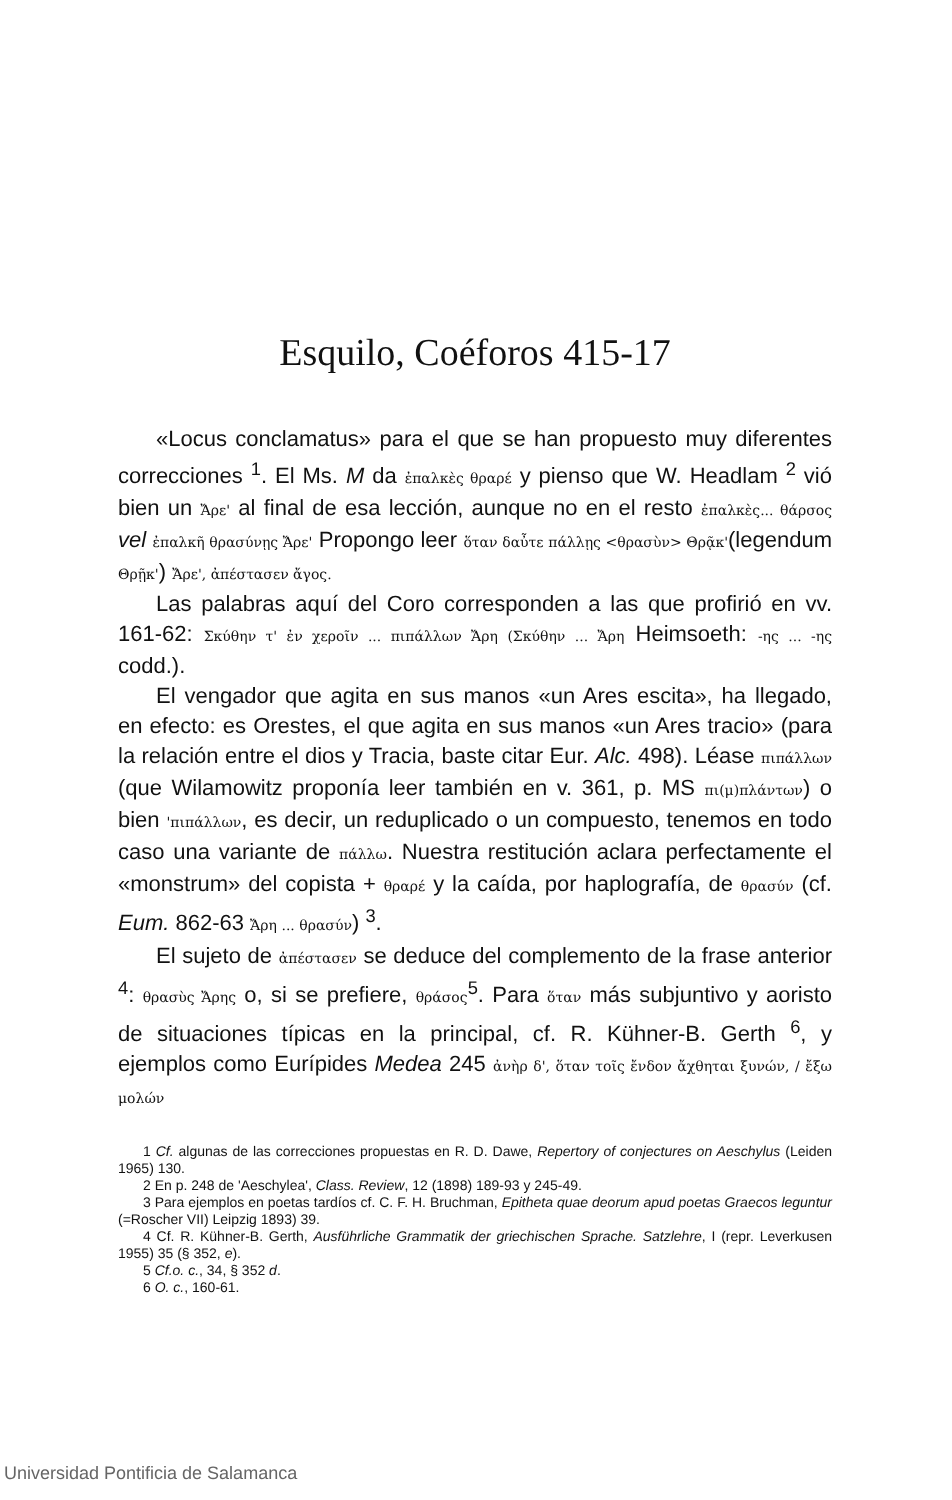Esquilo, Coéforos 415-17
«Locus conclamatus» para el que se han propuesto muy diferentes correcciones <sup>1</sup>. El Ms. M da ἐπαλκὲς θραρέ y pienso que W. Headlam <sup>2</sup> vió bien un Ἄρε' al final de esa lección, aunque no en el resto ἐπαλκὲς... θάρσος vel ἐπαλκῆ θρασύνῃς Ἄρε' Propongo leer ὅταν δαὖτε πάλλῃς <θρασὺν> Θρᾷκ'(legendum Θρῇκ') Ἄρε', ἀπέστασεν ἄγος.
Las palabras aquí del Coro corresponden a las que profirió en vv. 161-62: Σκύθην τ' ἐν χεροῖν ... πιπάλλων Ἄρη (Σκύθην ... Ἄρη Heimsoeth: -ης ... -ης codd.).
El vengador que agita en sus manos «un Ares escita», ha llegado, en efecto: es Orestes, el que agita en sus manos «un Ares tracio» (para la relación entre el dios y Tracia, baste citar Eur. Alc. 498). Léase πιπάλλων (que Wilamowitz proponía leer también en v. 361, p. MS πι(μ)πλάντων) o bien 'πιπάλλων, es decir, un reduplicado o un compuesto, tenemos en todo caso una variante de πάλλω. Nuestra restitución aclara perfectamente el «monstrum» del copista + θραρέ y la caída, por haplografía, de θρασύν (cf. Eum. 862-63 Ἄρη ... θρασύν) <sup>3</sup>.
El sujeto de ἀπέστασεν se deduce del complemento de la frase anterior <sup>4</sup>: θρασὺς Ἄρης o, si se prefiere, θράσος<sup>5</sup>. Para ὅταν más subjuntivo y aoristo de situaciones típicas en la principal, cf. R. Kühner-B. Gerth <sup>6</sup>, y ejemplos como Eurípides Medea 245 ἀνὴρ δ', ὅταν τοῖς ἔνδον ἄχθηται ξυνών, / ἔξω μολών
1 Cf. algunas de las correcciones propuestas en R. D. Dawe, Repertory of conjectures on Aeschylus (Leiden 1965) 130.
2 En p. 248 de 'Aeschylea', Class. Review, 12 (1898) 189-93 y 245-49.
3 Para ejemplos en poetas tardíos cf. C. F. H. Bruchman, Epitheta quae deorum apud poetas Graecos leguntur (=Roscher VII) Leipzig 1893) 39.
4 Cf. R. Kühner-B. Gerth, Ausführliche Grammatik der griechischen Sprache. Satzlehre, I (repr. Leverkusen 1955) 35 (§ 352, e).
5 Cf.o. c., 34, § 352 d.
6 O. c., 160-61.
Universidad Pontificia de Salamanca